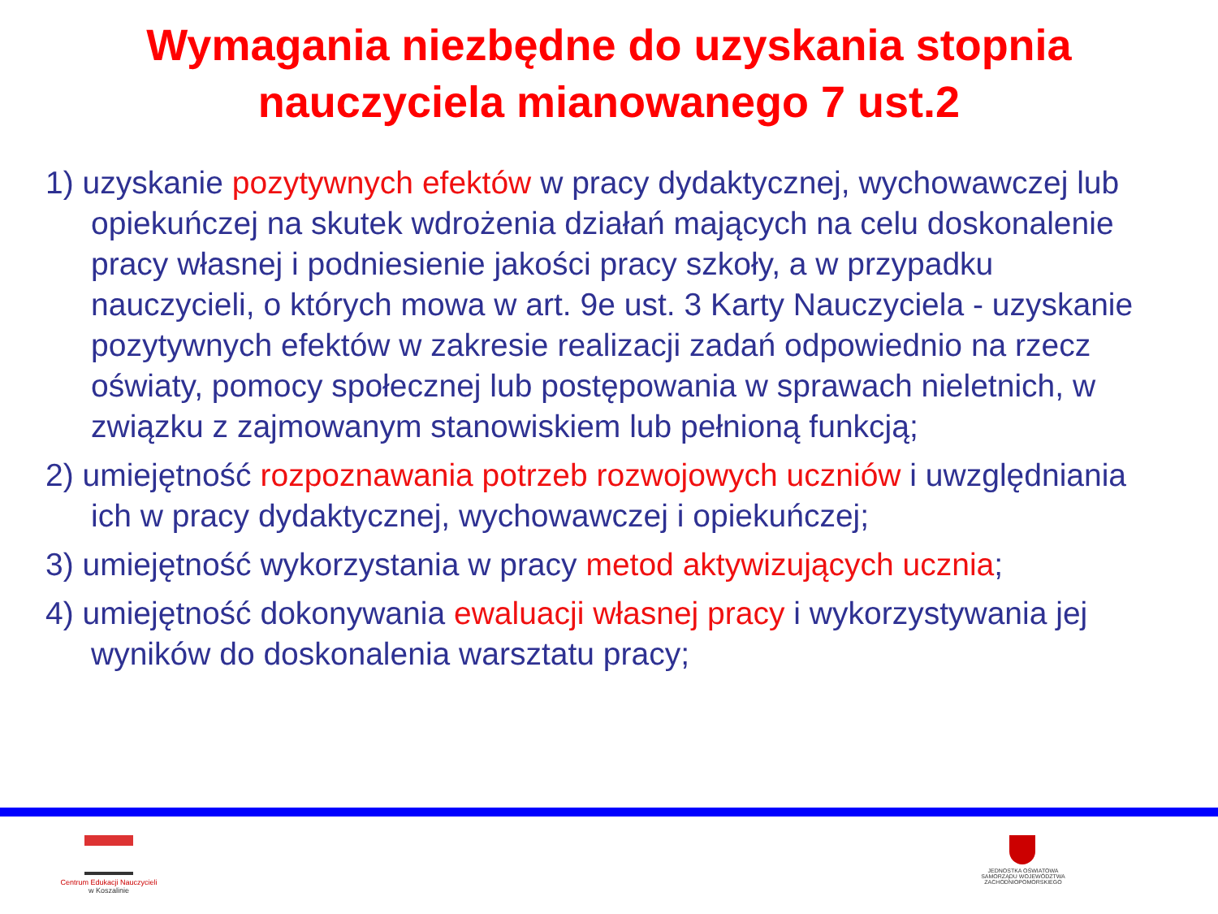Wymagania niezbędne do uzyskania stopnia
nauczyciela mianowanego 7 ust.2
1) uzyskanie pozytywnych efektów w pracy dydaktycznej, wychowawczej lub opiekuńczej na skutek wdrożenia działań mających na celu doskonalenie pracy własnej i podniesienie jakości pracy szkoły, a w przypadku nauczycieli, o których mowa w art. 9e ust. 3 Karty Nauczyciela - uzyskanie pozytywnych efektów w zakresie realizacji zadań odpowiednio na rzecz oświaty, pomocy społecznej lub postępowania w sprawach nieletnich, w związku z zajmowanym stanowiskiem lub pełnioną funkcją;
2) umiejętność rozpoznawania potrzeb rozwojowych uczniów i uwzględniania ich w pracy dydaktycznej, wychowawczej i opiekuńczej;
3) umiejętność wykorzystania w pracy metod aktywizujących ucznia;
4) umiejętność dokonywania ewaluacji własnej pracy i wykorzystywania jej wyników do doskonalenia warsztatu pracy;
Centrum Edukacji Nauczycieli
w Koszalinie
JEDNOSTKA OŚWIATOWA
SAMORZĄDU WOJEWÓDZTWA
ZACHODNIOPOMORSKIEGO